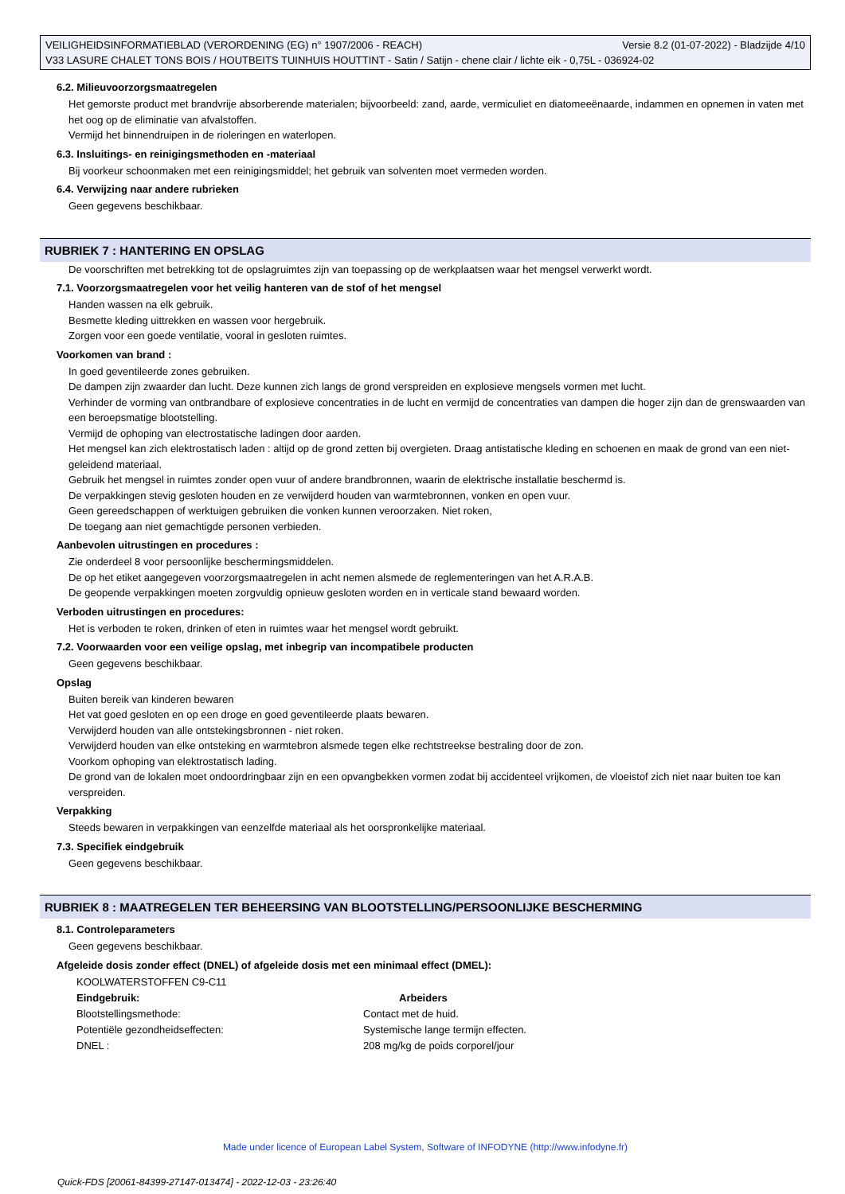VEILIGHEIDSINFORMATIEBLAD (VERORDENING (EG) n° 1907/2006 - REACH) Versie 8.2 (01-07-2022) - Bladzijde 4/10
V33 LASURE CHALET TONS BOIS / HOUTBEITS TUINHUIS HOUTTINT - Satin / Satijn - chene clair / lichte eik - 0,75L - 036924-02
6.2. Milieuvoorzorgsmaatregelen
Het gemorste product met brandvrije absorberende materialen; bijvoorbeeld: zand, aarde, vermiculiet en diatomeeënaarde, indammen en opnemen in vaten met het oog op de eliminatie van afvalstoffen.
Vermijd het binnendruipen in de rioleringen en waterlopen.
6.3. Insluitings- en reinigingsmethoden en -materiaal
Bij voorkeur schoonmaken met een reinigingsmiddel; het gebruik van solventen moet vermeden worden.
6.4. Verwijzing naar andere rubrieken
Geen gegevens beschikbaar.
RUBRIEK 7 : HANTERING EN OPSLAG
De voorschriften met betrekking tot de opslagruimtes zijn van toepassing op de werkplaatsen waar het mengsel verwerkt wordt.
7.1. Voorzorgsmaatregelen voor het veilig hanteren van de stof of het mengsel
Handen wassen na elk gebruik.
Besmette kleding uittrekken en wassen voor hergebruik.
Zorgen voor een goede ventilatie, vooral in gesloten ruimtes.
Voorkomen van brand :
In goed geventileerde zones gebruiken.
De dampen zijn zwaarder dan lucht. Deze kunnen zich langs de grond verspreiden en explosieve mengsels vormen met lucht.
Verhinder de vorming van ontbrandbare of explosieve concentraties in de lucht en vermijd de concentraties van dampen die hoger zijn dan de grenswaarden van een beroepsmatige blootstelling.
Vermijd de ophoping van electrostatische ladingen door aarden.
Het mengsel kan zich elektrostatisch laden : altijd op de grond zetten bij overgieten. Draag antistatische kleding en schoenen en maak de grond van een niet-geleidend materiaal.
Gebruik het mengsel in ruimtes zonder open vuur of andere brandbronnen, waarin de elektrische installatie beschermd is.
De verpakkingen stevig gesloten houden en ze verwijderd houden van warmtebronnen, vonken en open vuur.
Geen gereedschappen of werktuigen gebruiken die vonken kunnen veroorzaken. Niet roken,
De toegang aan niet gemachtigde personen verbieden.
Aanbevolen uitrustingen en procedures :
Zie onderdeel 8 voor persoonlijke beschermingsmiddelen.
De op het etiket aangegeven voorzorgsmaatregelen in acht nemen alsmede de reglementeringen van het A.R.A.B.
De geopende verpakkingen moeten zorgvuldig opnieuw gesloten worden en in verticale stand bewaard worden.
Verboden uitrustingen en procedures:
Het is verboden te roken, drinken of eten in ruimtes waar het mengsel wordt gebruikt.
7.2. Voorwaarden voor een veilige opslag, met inbegrip van incompatibele producten
Geen gegevens beschikbaar.
Opslag
Buiten bereik van kinderen bewaren
Het vat goed gesloten en op een droge en goed geventileerde plaats bewaren.
Verwijderd houden van alle ontstekingsbronnen - niet roken.
Verwijderd houden van elke ontsteking en warmtebron alsmede tegen elke rechtstreekse bestraling door de zon.
Voorkom ophoping van elektrostatisch lading.
De grond van de lokalen moet ondoordringbaar zijn en een opvangbekken vormen zodat bij accidenteel vrijkomen, de vloeistof zich niet naar buiten toe kan verspreiden.
Verpakking
Steeds bewaren in verpakkingen van eenzelfde materiaal als het oorspronkelijke materiaal.
7.3. Specifiek eindgebruik
Geen gegevens beschikbaar.
RUBRIEK 8 : MAATREGELEN TER BEHEERSING VAN BLOOTSTELLING/PERSOONLIJKE BESCHERMING
8.1. Controleparameters
Geen gegevens beschikbaar.
Afgeleide dosis zonder effect (DNEL) of afgeleide dosis met een minimaal effect (DMEL):
| KOOLWATERSTOFFEN C9-C11 | |
| Eindgebruik: | Arbeiders |
| Blootstellingsmethode: | Contact met de huid. |
| Potentiële gezondheidseffecten: | Systemische lange termijn effecten. |
| DNEL : | 208 mg/kg de poids corporel/jour |
Made under licence of European Label System, Software of INFODYNE (http://www.infodyne.fr)
Quick-FDS [20061-84399-27147-013474] - 2022-12-03 - 23:26:40